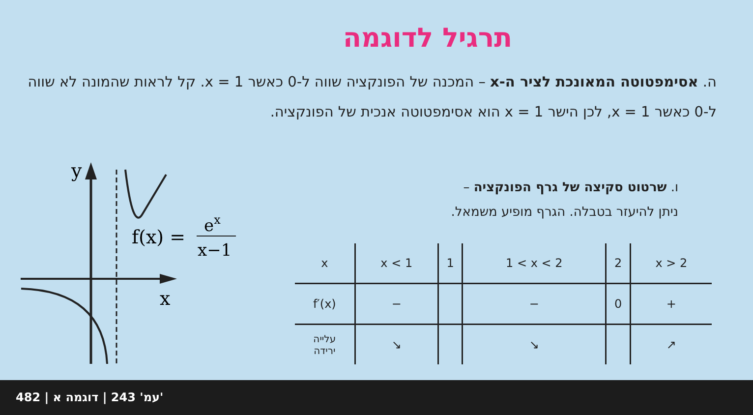תרגיל לדוגמה
ה. אסימפטוטה המאונכת לציר ה-x – המכנה של הפונקציה שווה ל-0 כאשר x = 1. קל לראות שהמונה לא שווה ל-0 כאשר x = 1, לכן הישר x = 1 הוא אסימפטוטה אנכית של הפונקציה.
ו. שרטוט סקיצה של גרף הפונקציה –
ניתן להיעזר בטבלה. הגרף מופיע משמאל.
y
x
f(x) =
ex
x−1
| x | x < 1 | 1 | 1 < x < 2 | 2 | x > 2 |
| --- | --- | --- | --- | --- | --- |
| f′(x) | − | | − | 0 | + |
| עלייה ירידה | ↘ | | ↘ | | ↗ |
482 | עמ' 243 | דוגמה א'